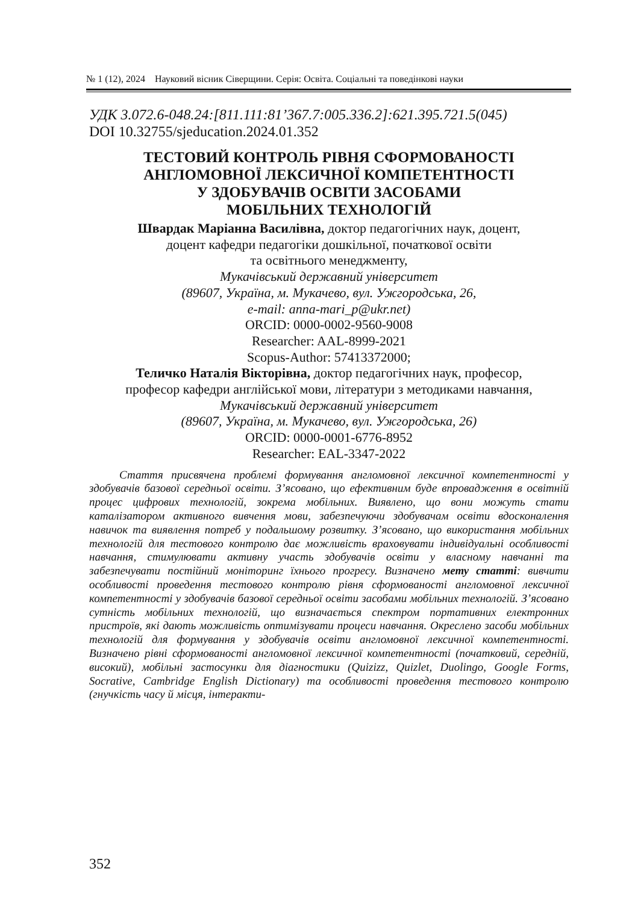№ 1 (12), 2024 Науковий вісник Сіверщини. Серія: Освіта. Соціальні та поведінкові науки
УДК 3.072.6-048.24:[811.111:81’367.7:005.336.2]:621.395.721.5(045)
DOI 10.32755/sjeducation.2024.01.352
ТЕСТОВИЙ КОНТРОЛЬ РІВНЯ СФОРМОВАНОСТІ
АНГЛОМОВНОЇ ЛЕКСИЧНОЇ КОМПЕТЕНТНОСТІ
У ЗДОБУВАЧІВ ОСВІТИ ЗАСОБАМИ
МОБІЛЬНИХ ТЕХНОЛОГІЙ
Швардак Маріанна Василівна, доктор педагогічних наук, доцент,
доцент кафедри педагогіки дошкільної, початкової освіти
та освітнього менеджменту,
Мукачівський державний університет
(89607, Україна, м. Мукачево, вул. Ужгородська, 26,
e-mail: anna-mari_p@ukr.net)
ORCID: 0000-0002-9560-9008
Researcher: AAL-8999-2021
Scopus-Author: 57413372000;
Теличко Наталія Вікторівна, доктор педагогічних наук, професор,
професор кафедри англійської мови, літератури з методиками навчання,
Мукачівський державний університет
(89607, Україна, м. Мукачево, вул. Ужгородська, 26)
ORCID: 0000-0001-6776-8952
Researcher: EAL-3347-2022
Стаття присвячена проблемі формування англомовної лексичної компетентності у здобувачів базової середньої освіти. З’ясовано, що ефективним буде впровадження в освітній процес цифрових технологій, зокрема мобільних. Виявлено, що вони можуть стати каталізатором активного вивчення мови, забезпечуючи здобувачам освіти вдосконалення навичок та виявлення потреб у подальшому розвитку. З’ясовано, що використання мобільних технологій для тестового контролю дає можливість враховувати індивідуальні особливості навчання, стимулювати активну участь здобувачів освіти у власному навчанні та забезпечувати постійний моніторинг їхнього прогресу. Визначено мету статті: вивчити особливості проведення тестового контролю рівня сформованості англомовної лексичної компетентності у здобувачів базової середньої освіти засобами мобільних технологій. З’ясовано сутність мобільних технологій, що визначається спектром портативних електронних пристроїв, які дають можливість оптимізувати процеси навчання. Окреслено засоби мобільних технологій для формування у здобувачів освіти англомовної лексичної компетентності. Визначено рівні сформованості англомовної лексичної компетентності (початковий, середній, високий), мобільні застосунки для діагностики (Quizizz, Quizlet, Duolingo, Google Forms, Socrative, Cambridge English Dictionary) та особливості проведення тестового контролю (гнучкість часу й місця, інтеракти-
352